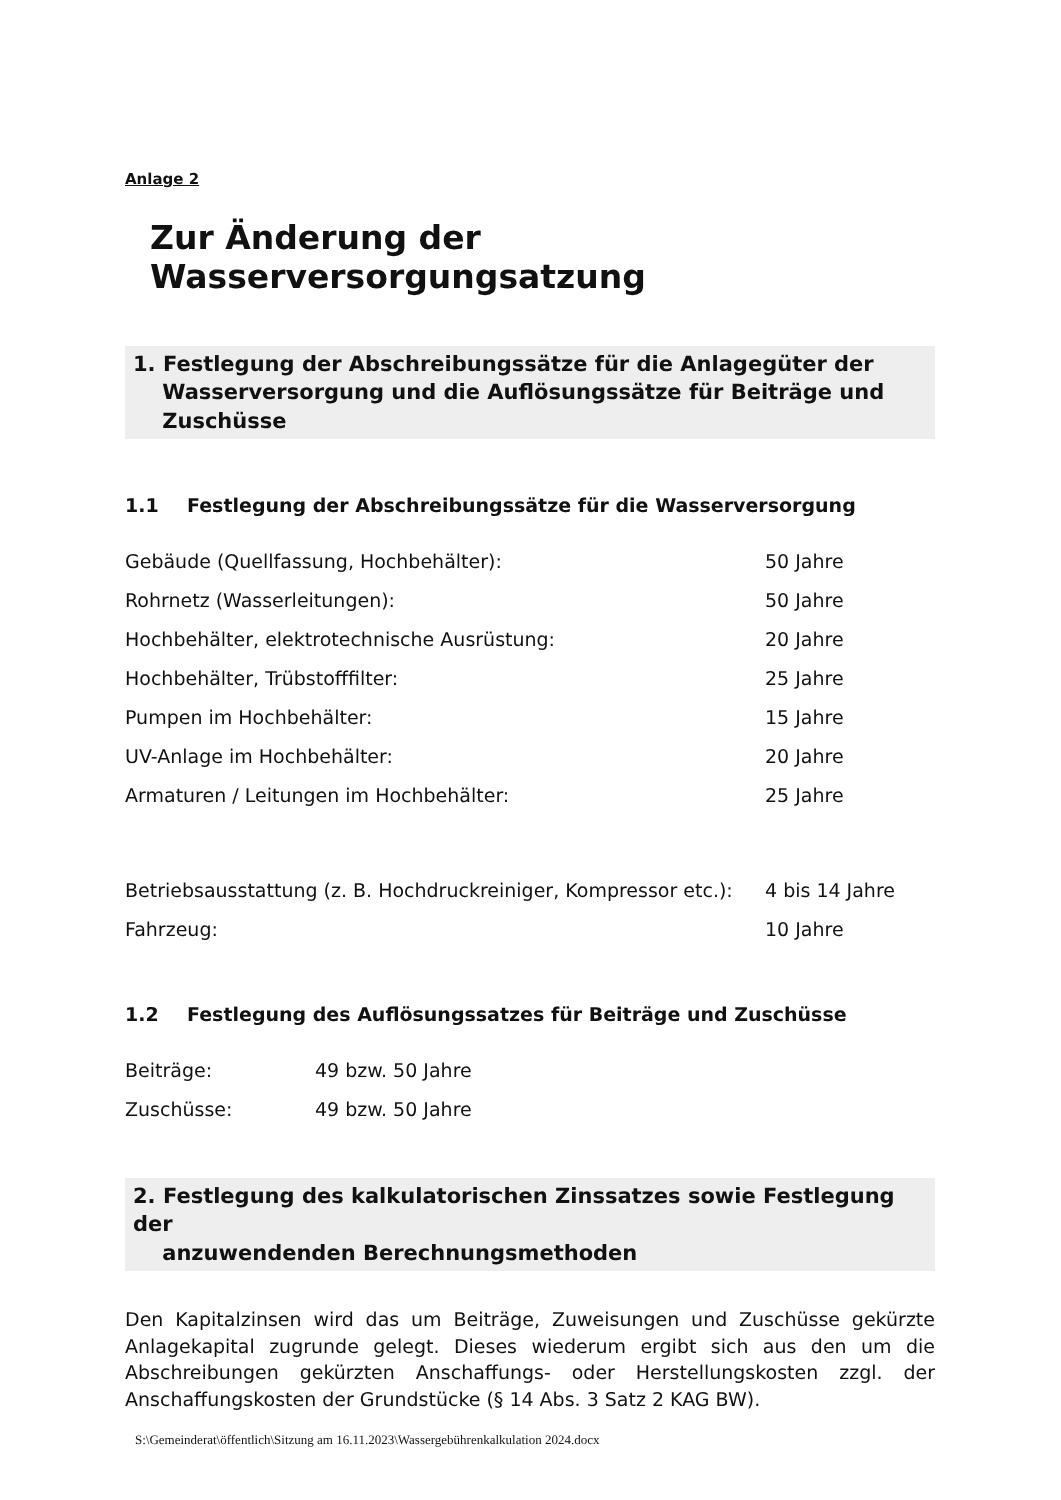Anlage 2
Zur Änderung der Wasserversorgungsatzung
1. Festlegung der Abschreibungssätze für die Anlagegüter der
Wasserversorgung und die Auflösungssätze für Beiträge und
Zuschüsse
1.1 Festlegung der Abschreibungssätze für die Wasserversorgung
| Gebäude (Quellfassung, Hochbehälter): | 50 Jahre |
| Rohrnetz (Wasserleitungen): | 50 Jahre |
| Hochbehälter, elektrotechnische Ausrüstung: | 20 Jahre |
| Hochbehälter, Trübstofffilter: | 25 Jahre |
| Pumpen im Hochbehälter: | 15 Jahre |
| UV-Anlage im Hochbehälter: | 20 Jahre |
| Armaturen / Leitungen im Hochbehälter: | 25 Jahre |
| Betriebsausstattung (z. B. Hochdruckreiniger, Kompressor etc.): | 4 bis 14 Jahre |
| Fahrzeug: | 10 Jahre |
1.2 Festlegung des Auflösungssatzes für Beiträge und Zuschüsse
| Beiträge: | 49 bzw. 50 Jahre |
| Zuschüsse: | 49 bzw. 50 Jahre |
2. Festlegung des kalkulatorischen Zinssatzes sowie Festlegung der
anzuwendenden Berechnungsmethoden
Den Kapitalzinsen wird das um Beiträge, Zuweisungen und Zuschüsse gekürzte Anlagekapital zugrunde gelegt. Dieses wiederum ergibt sich aus den um die Abschreibungen gekürzten Anschaffungs- oder Herstellungskosten zzgl. der Anschaffungskosten der Grundstücke (§ 14 Abs. 3 Satz 2 KAG BW).
S:\Gemeinderat\öffentlich\Sitzung am 16.11.2023\Wassergebührenkalkulation 2024.docx